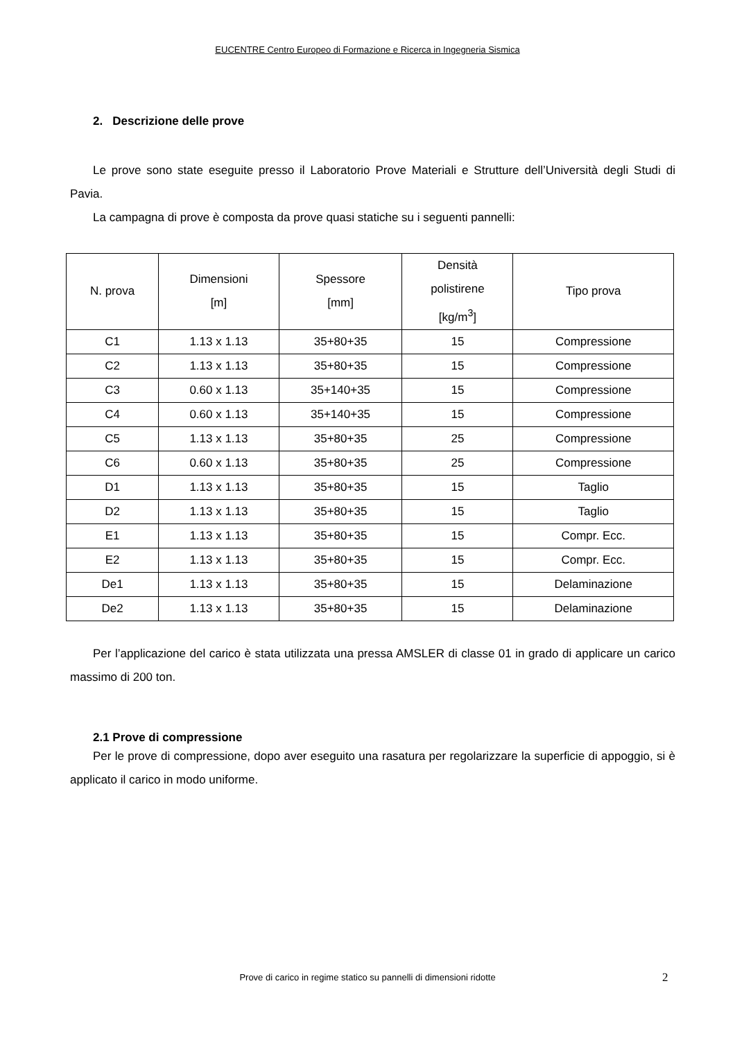EUCENTRE Centro Europeo di Formazione e Ricerca in Ingegneria Sismica
2. Descrizione delle prove
Le prove sono state eseguite presso il Laboratorio Prove Materiali e Strutture dell’Università degli Studi di Pavia.
La campagna di prove è composta da prove quasi statiche su i seguenti pannelli:
| N. prova | Dimensioni [m] | Spessore [mm] | Densità polistirene [kg/m<sup>3</sup>] | Tipo prova |
| --- | --- | --- | --- | --- |
| C1 | 1.13 x 1.13 | 35+80+35 | 15 | Compressione |
| C2 | 1.13 x 1.13 | 35+80+35 | 15 | Compressione |
| C3 | 0.60 x 1.13 | 35+140+35 | 15 | Compressione |
| C4 | 0.60 x 1.13 | 35+140+35 | 15 | Compressione |
| C5 | 1.13 x 1.13 | 35+80+35 | 25 | Compressione |
| C6 | 0.60 x 1.13 | 35+80+35 | 25 | Compressione |
| D1 | 1.13 x 1.13 | 35+80+35 | 15 | Taglio |
| D2 | 1.13 x 1.13 | 35+80+35 | 15 | Taglio |
| E1 | 1.13 x 1.13 | 35+80+35 | 15 | Compr. Ecc. |
| E2 | 1.13 x 1.13 | 35+80+35 | 15 | Compr. Ecc. |
| De1 | 1.13 x 1.13 | 35+80+35 | 15 | Delaminazione |
| De2 | 1.13 x 1.13 | 35+80+35 | 15 | Delaminazione |
Per l’applicazione del carico è stata utilizzata una pressa AMSLER di classe 01 in grado di applicare un carico massimo di 200 ton.
2.1 Prove di compressione
Per le prove di compressione, dopo aver eseguito una rasatura per regolarizzare la superficie di appoggio, si è applicato il carico in modo uniforme.
Prove di carico in regime statico su pannelli di dimensioni ridotte 2